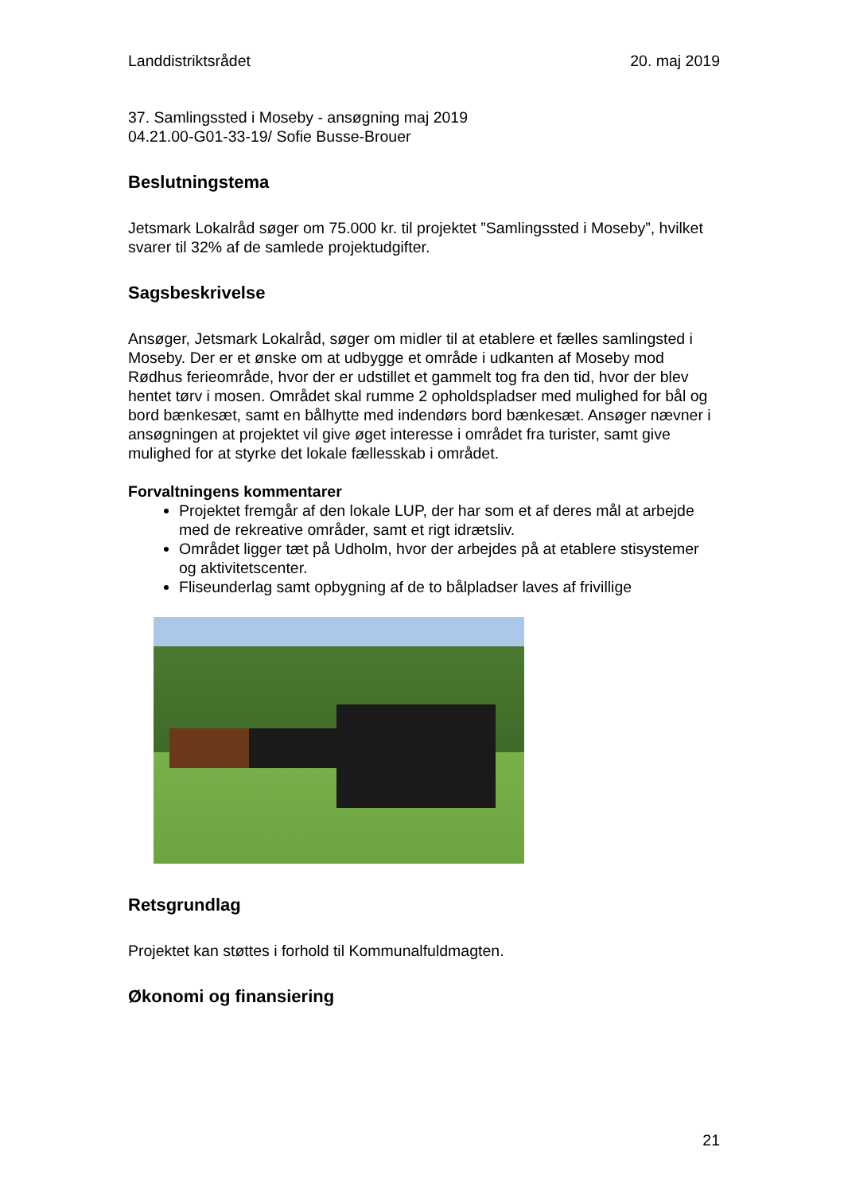Landdistriktsrådet 20. maj 2019
37. Samlingssted i Moseby - ansøgning maj 2019
04.21.00-G01-33-19/ Sofie Busse-Brouer
Beslutningstema
Jetsmark Lokalråd søger om 75.000 kr. til projektet ”Samlingssted i Moseby”, hvilket svarer til 32% af de samlede projektudgifter.
Sagsbeskrivelse
Ansøger, Jetsmark Lokalråd, søger om midler til at etablere et fælles samling­sted i Moseby. Der er et ønske om at udbygge et område i udkanten af Mo­seby mod Rødhus ferieområde, hvor der er udstillet et gammelt tog fra den tid, hvor der blev hentet tørv i mosen. Området skal rumme 2 opholdspladser med mulighed for bål og bord bænkesæt, samt en bålhytte med indendørs bord bænkesæt. Ansøger nævner i ansøgningen at projektet vil give øget in­teresse i området fra turister, samt give mulighed for at styrke det lokale fæl­lesskab i området.
Forvaltningens kommentarer
Projektet fremgår af den lokale LUP, der har som et af deres mål at ar­bejde med de rekreative områder, samt et rigt idrætsliv.
Området ligger tæt på Udholm, hvor der arbejdes på at etablere stisy­stemer og aktivitetscenter.
Fliseunderlag samt opbygning af de to bålpladser laves af frivillige
Retsgrundlag
Projektet kan støttes i forhold til Kommunalfuldmagten.
Økonomi og finansiering
21